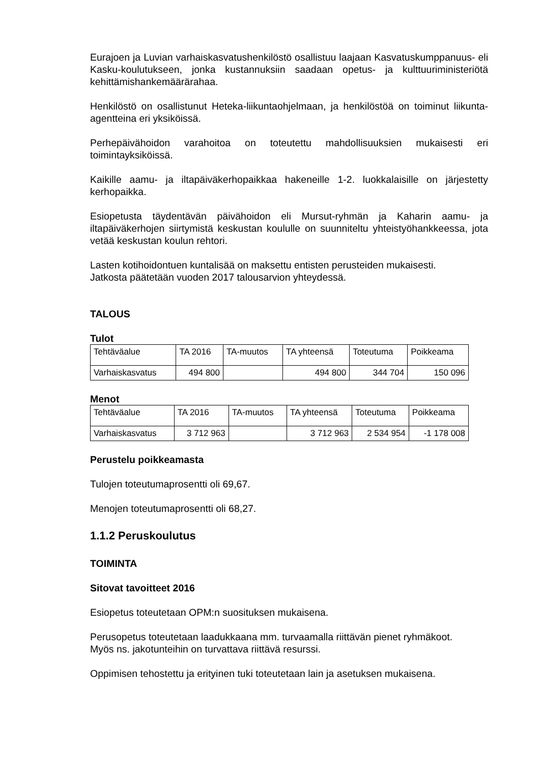Eurajoen ja Luvian varhaiskasvatushenkilöstö osallistuu laajaan Kasvatuskumppanuus- eli Kasku-koulutukseen, jonka kustannuksiin saadaan opetus- ja kulttuuriministeriötä kehittämishankemäärärahaa.
Henkilöstö on osallistunut Heteka-liikuntaohjelmaan, ja henkilöstöä on toiminut liikunta-agentteina eri yksiköissä.
Perhepäivähoidon varahoitoa on toteutettu mahdollisuuksien mukaisesti eri toimintayksiköissä.
Kaikille aamu- ja iltapäiväkerhopaikkaa hakeneille 1-2. luokkalaisille on järjestetty kerhopaikka.
Esiopetusta täydentävän päivähoidon eli Mursut-ryhmän ja Kaharin aamu- ja iltapäiväkerhojen siirtymistä keskustan koululle on suunniteltu yhteistyöhankkeessa, jota vetää keskustan koulun rehtori.
Lasten kotihoidontuen kuntalisää on maksettu entisten perusteiden mukaisesti.
Jatkosta päätetään vuoden 2017 talousarvion yhteydessä.
TALOUS
Tulot
| Tehtäväalue | TA 2016 | TA-muutos | TA yhteensä | Toteutuma | Poikkeama |
| Varhaiskasvatus | 494 800 | | 494 800 | 344 704 | 150 096 |
Menot
| Tehtäväalue | TA 2016 | TA-muutos | TA yhteensä | Toteutuma | Poikkeama |
| Varhaiskasvatus | 3 712 963 | | 3 712 963 | 2 534 954 | -1 178 008 |
Perustelu poikkeamasta
Tulojen toteutumaprosentti oli 69,67.
Menojen toteutumaprosentti oli 68,27.
1.1.2 Peruskoulutus
TOIMINTA
Sitovat tavoitteet 2016
Esiopetus toteutetaan OPM:n suosituksen mukaisena.
Perusopetus toteutetaan laadukkaana mm. turvaamalla riittävän pienet ryhmäkoot.
Myös ns. jakotunteihin on turvattava riittävä resurssi.
Oppimisen tehostettu ja erityinen tuki toteutetaan lain ja asetuksen mukaisena.